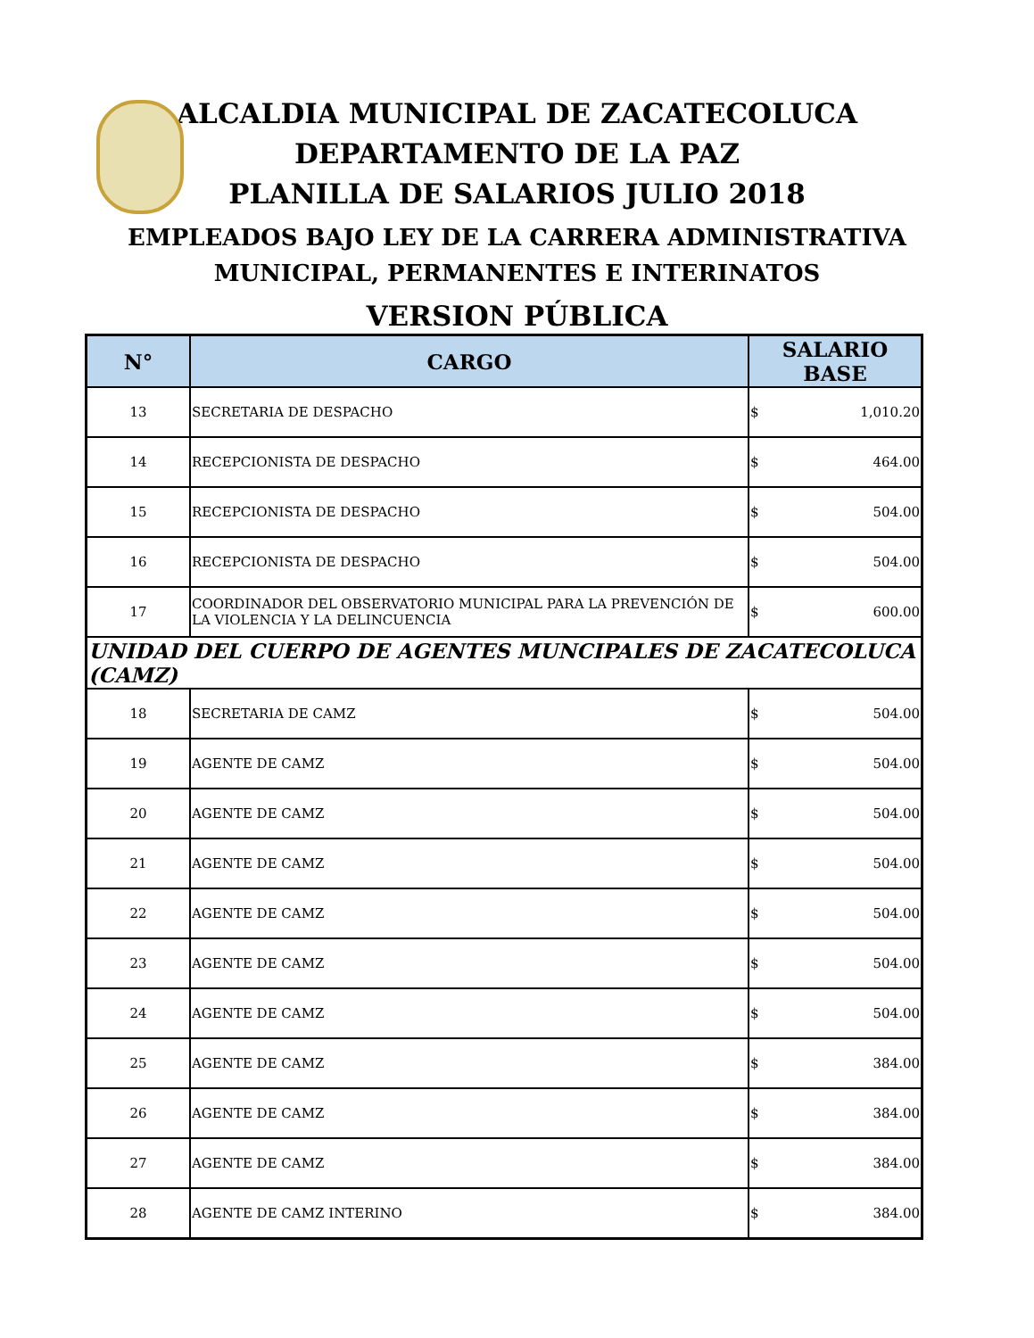ALCALDIA MUNICIPAL DE ZACATECOLUCA
DEPARTAMENTO DE LA PAZ
PLANILLA DE SALARIOS JULIO 2018
EMPLEADOS BAJO LEY DE LA CARRERA ADMINISTRATIVA
MUNICIPAL, PERMANENTES E INTERINATOS
VERSION PÚBLICA
| N° | CARGO | SALARIO BASE |
| --- | --- | --- |
| 13 | SECRETARIA DE DESPACHO | $ 1,010.20 |
| 14 | RECEPCIONISTA DE DESPACHO | $ 464.00 |
| 15 | RECEPCIONISTA DE DESPACHO | $ 504.00 |
| 16 | RECEPCIONISTA DE DESPACHO | $ 504.00 |
| 17 | COORDINADOR DEL OBSERVATORIO MUNICIPAL PARA LA PREVENCIÓN DE LA VIOLENCIA Y LA DELINCUENCIA | $ 600.00 |
| UNIDAD DEL CUERPO DE AGENTES MUNCIPALES DE ZACATECOLUCA (CAMZ) | | |
| 18 | SECRETARIA DE CAMZ | $ 504.00 |
| 19 | AGENTE DE CAMZ | $ 504.00 |
| 20 | AGENTE DE CAMZ | $ 504.00 |
| 21 | AGENTE DE CAMZ | $ 504.00 |
| 22 | AGENTE DE CAMZ | $ 504.00 |
| 23 | AGENTE DE CAMZ | $ 504.00 |
| 24 | AGENTE DE CAMZ | $ 504.00 |
| 25 | AGENTE DE CAMZ | $ 384.00 |
| 26 | AGENTE DE CAMZ | $ 384.00 |
| 27 | AGENTE DE CAMZ | $ 384.00 |
| 28 | AGENTE DE CAMZ INTERINO | $ 384.00 |